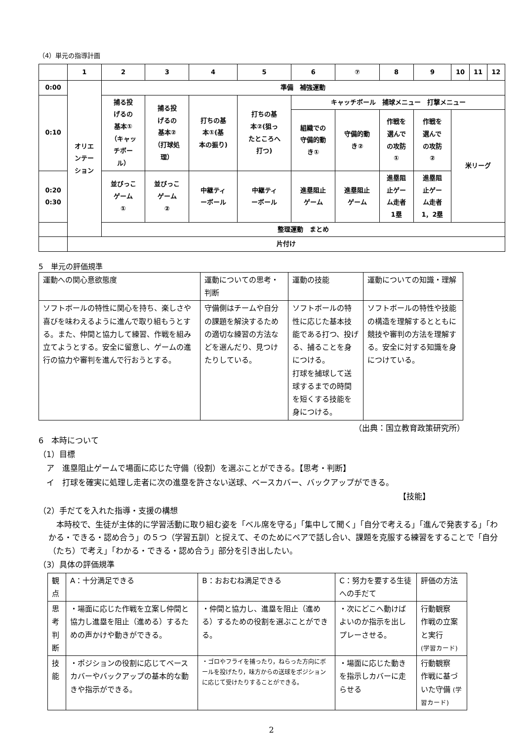（4）単元の指導計画
| | 1 | 2 | 3 | 4 | 5 | 6 | ⑦ | 8 | 9 | 10 | 11 | 12 |
| 0:00 | オリエ ンテー ション | 準備 補強運動 | | | | | | | | | | |
| 0:10 | | 捕る投 げるの 基本① （キャッ チボー ル） | 捕る投 げるの 基本② （打球処 理） | 打ちの基 本①(基 本の振り) | 打ちの基 本②(狙っ たところへ 打つ) | キャッチボール 捕球メニュー 打撃メニュー | | | | | | |
| | | | | | | 組織での 守備的動 き① | 守備的動 き② | 作戦を 選んで の攻防 ① | 作戦を 選んで の攻防 ② | 米リーグ | | |
| 0:20 0:30 | | 並びっこ ゲーム ① | 並びっこ ゲーム ② | 中継ティ ーボール | 中継ティ ーボール | 進塁阻止 ゲーム | 進塁阻止 ゲーム | 進塁阻 止ゲー ム走者 1塁 | 進塁阻 止ゲー ム走者 1，2塁 | | | |
| | | 整理運動 まとめ | | | | | | | | | | |
| | 片付け | | | | | | | | | | | |
5　単元の評価規準
| 運動への関心意欲態度 | 運動についての思考・判断 | 運動の技能 | 運動についての知識・理解 |
| ソフトボールの特性に関心を持ち、楽しさや喜びを味わえるように進んで取り組もうとする。また、仲間と協力して練習、作戦を組み立てようとする。安全に留意し、ゲームの進行の協力や審判を進んで行おうとする。 | 守備側はチームや自分の課題を解決するための適切な練習の方法などを選んだり、見つけたりしている。 | ソフトボールの特性に応じた基本技能である打つ、投げる、捕ることを身につける。 打球を捕球して送球するまでの時間を短くする技能を身につける。 | ソフトボールの特性や技能の構造を理解するとともに競技や審判の方法を理解する。安全に対する知識を身につけている。 |
（出典：国立教育政策研究所）
6　本時について
（1）目標
　ア　進塁阻止ゲームで場面に応じた守備（役割）を選ぶことができる。【思考・判断】
　イ　打球を確実に処理し走者に次の進塁を許さない送球、ベースカバー、バックアップができる。
【技能】
（2）手だてを入れた指導・支援の構想
　本時校で、生徒が主体的に学習活動に取り組む姿を「ベル席を守る」「集中して聞く」「自分で考える」「進んで発表する」「わかる・できる・認め合う」の５つ（学習五訓）と捉えて、そのためにペアで話し合い、課題を克服する練習をすることで「自分（たち）で考え」「わかる・できる・認め合う」部分を引き出したい。
（3）具体の評価規準
| 観点 | A：十分満足できる | B：おおむね満足できる | C：努力を要する生徒への手だて | 評価の方法 |
| 思考 判断 | ・場面に応じた作戦を立案し仲間と協力し進塁を阻止（進める）するための声かけや動きができる。 | ・仲間と協力し、進塁を阻止（進める）するための役割を選ぶことができる。 | ・次にどこへ動けばよいのか指示を出しプレーさせる。 | 行動観察 作戦の立案と実行 (学習カード) |
| 技能 | ・ポジションの役割に応じてベースカバーやバックアップの基本的な動きや指示ができる。 | ・ゴロやフライを捕ったり，ねらった方向にボールを投げたり，味方からの送球をポジションに応じて受けたりすることができる。 | ・場面に応じた動きを指示しカバーに走らせる | 行動観察 作戦に基づいた守備 (学習カード) |
2